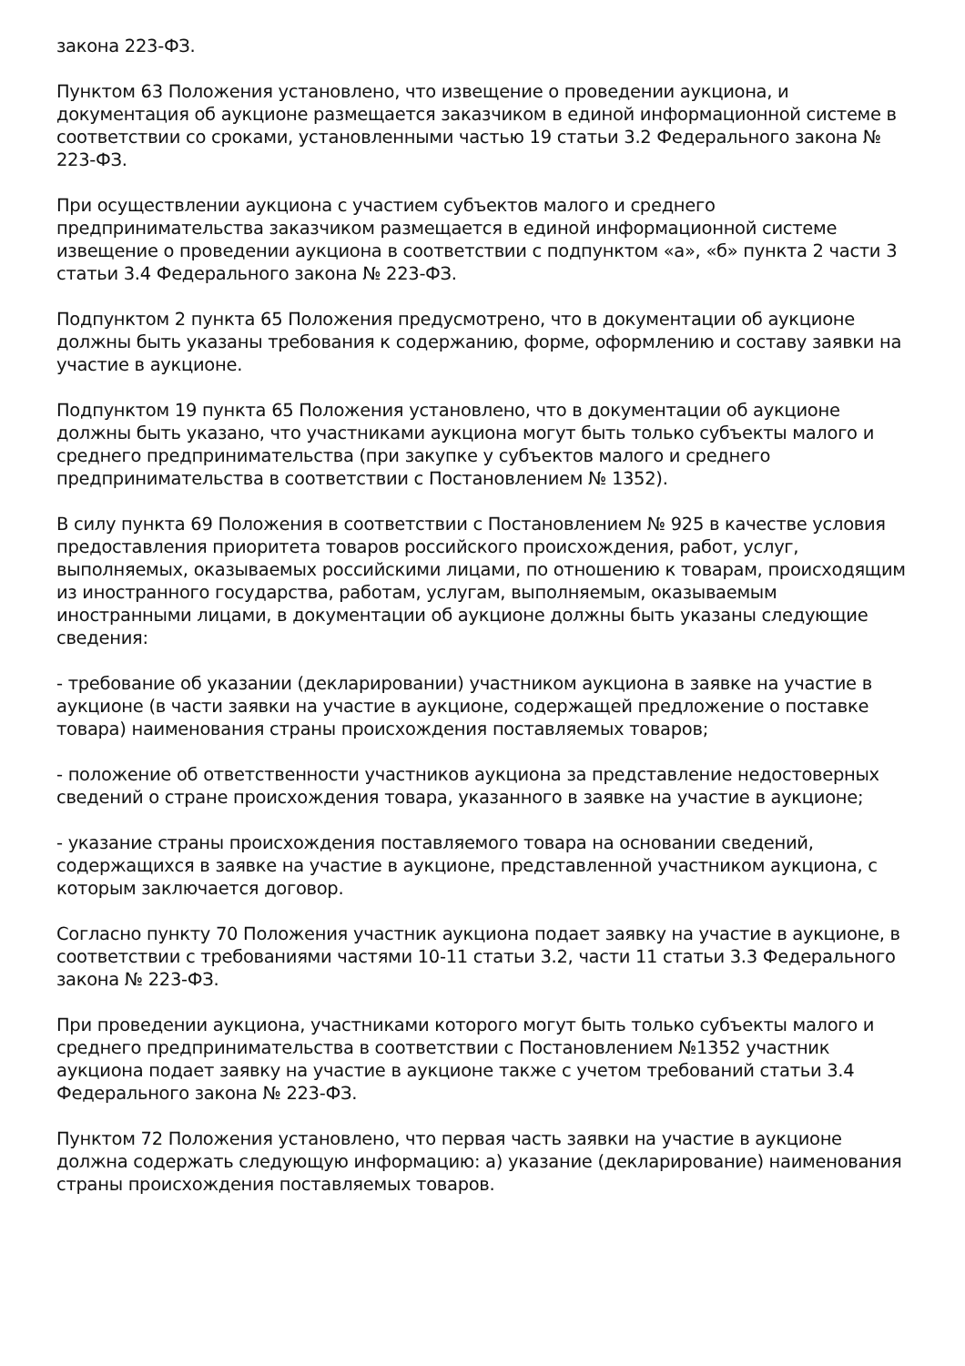закона 223-ФЗ.
Пунктом 63 Положения установлено, что извещение о проведении аукциона, и документация об аукционе размещается заказчиком в единой информационной системе в соответствии со сроками, установленными частью 19 статьи 3.2 Федерального закона № 223-ФЗ.
При осуществлении аукциона с участием субъектов малого и среднего предпринимательства заказчиком размещается в единой информационной системе извещение о проведении аукциона в соответствии с подпунктом «а», «б» пункта 2 части 3 статьи 3.4 Федерального закона № 223-ФЗ.
Подпунктом 2 пункта 65 Положения предусмотрено, что в документации об аукционе должны быть указаны требования к содержанию, форме, оформлению и составу заявки на участие в аукционе.
Подпунктом 19 пункта 65 Положения установлено, что в документации об аукционе должны быть указано, что участниками аукциона могут быть только субъекты малого и среднего предпринимательства (при закупке у субъектов малого и среднего предпринимательства в соответствии с Постановлением № 1352).
В силу пункта 69 Положения в соответствии с Постановлением № 925 в качестве условия предоставления приоритета товаров российского происхождения, работ, услуг, выполняемых, оказываемых российскими лицами, по отношению к товарам, происходящим из иностранного государства, работам, услугам, выполняемым, оказываемым иностранными лицами, в документации об аукционе должны быть указаны следующие сведения:
- требование об указании (декларировании) участником аукциона в заявке на участие в аукционе (в части заявки на участие в аукционе, содержащей предложение о поставке товара) наименования страны происхождения поставляемых товаров;
- положение об ответственности участников аукциона за представление недостоверных сведений о стране происхождения товара, указанного в заявке на участие в аукционе;
- указание страны происхождения поставляемого товара на основании сведений, содержащихся в заявке на участие в аукционе, представленной участником аукциона, с которым заключается договор.
Согласно пункту 70 Положения участник аукциона подает заявку на участие в аукционе, в соответствии с требованиями частями 10-11 статьи 3.2, части 11 статьи 3.3 Федерального закона № 223-ФЗ.
При проведении аукциона, участниками которого могут быть только субъекты малого и среднего предпринимательства в соответствии с Постановлением №1352 участник аукциона подает заявку на участие в аукционе также с учетом требований статьи 3.4 Федерального закона № 223-ФЗ.
Пунктом 72 Положения установлено, что первая часть заявки на участие в аукционе должна содержать следующую информацию: а) указание (декларирование) наименования страны происхождения поставляемых товаров.